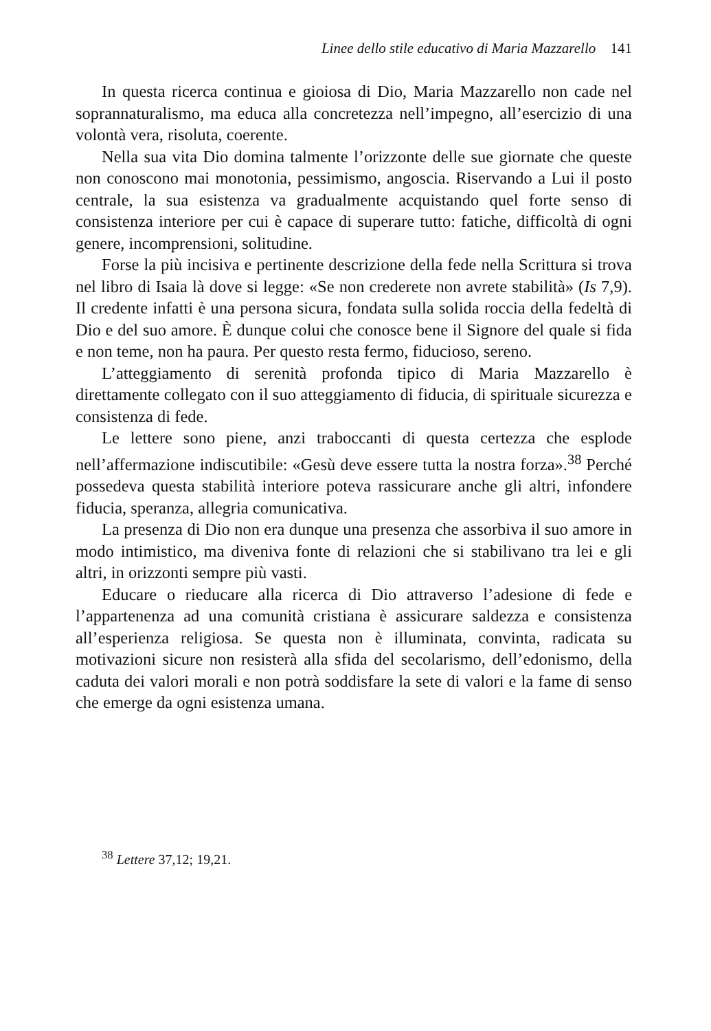Linee dello stile educativo di Maria Mazzarello 141
In questa ricerca continua e gioiosa di Dio, Maria Mazzarello non cade nel soprannaturalismo, ma educa alla concretezza nell’impegno, all’esercizio di una volontà vera, risoluta, coerente.
Nella sua vita Dio domina talmente l’orizzonte delle sue giornate che queste non conoscono mai monotonia, pessimismo, angoscia. Riservando a Lui il posto centrale, la sua esistenza va gradualmente acquistando quel forte senso di consistenza interiore per cui è capace di superare tutto: fatiche, difficoltà di ogni genere, incomprensioni, solitudine.
Forse la più incisiva e pertinente descrizione della fede nella Scrittura si trova nel libro di Isaia là dove si legge: «Se non crederete non avrete stabilità» (Is 7,9). Il credente infatti è una persona sicura, fondata sulla solida roccia della fedeltà di Dio e del suo amore. È dunque colui che conosce bene il Signore del quale si fida e non teme, non ha paura. Per questo resta fermo, fiducioso, sereno.
L’atteggiamento di serenità profonda tipico di Maria Mazzarello è direttamente collegato con il suo atteggiamento di fiducia, di spirituale sicurezza e consistenza di fede.
Le lettere sono piene, anzi traboccanti di questa certezza che esplode nell’affermazione indiscutibile: «Gesù deve essere tutta la nostra forza».<sup>38</sup> Perché possedeva questa stabilità interiore poteva rassicurare anche gli altri, infondere fiducia, speranza, allegria comunicativa.
La presenza di Dio non era dunque una presenza che assorbiva il suo amore in modo intimistico, ma diveniva fonte di relazioni che si stabilivano tra lei e gli altri, in orizzonti sempre più vasti.
Educare o rieducare alla ricerca di Dio attraverso l’adesione di fede e l’appartenenza ad una comunità cristiana è assicurare saldezza e consistenza all’esperienza religiosa. Se questa non è illuminata, convinta, radicata su motivazioni sicure non resisterà alla sfida del secolarismo, dell’edonismo, della caduta dei valori morali e non potrà soddisfare la sete di valori e la fame di senso che emerge da ogni esistenza umana.
<sup>38</sup> Lettere 37,12; 19,21.